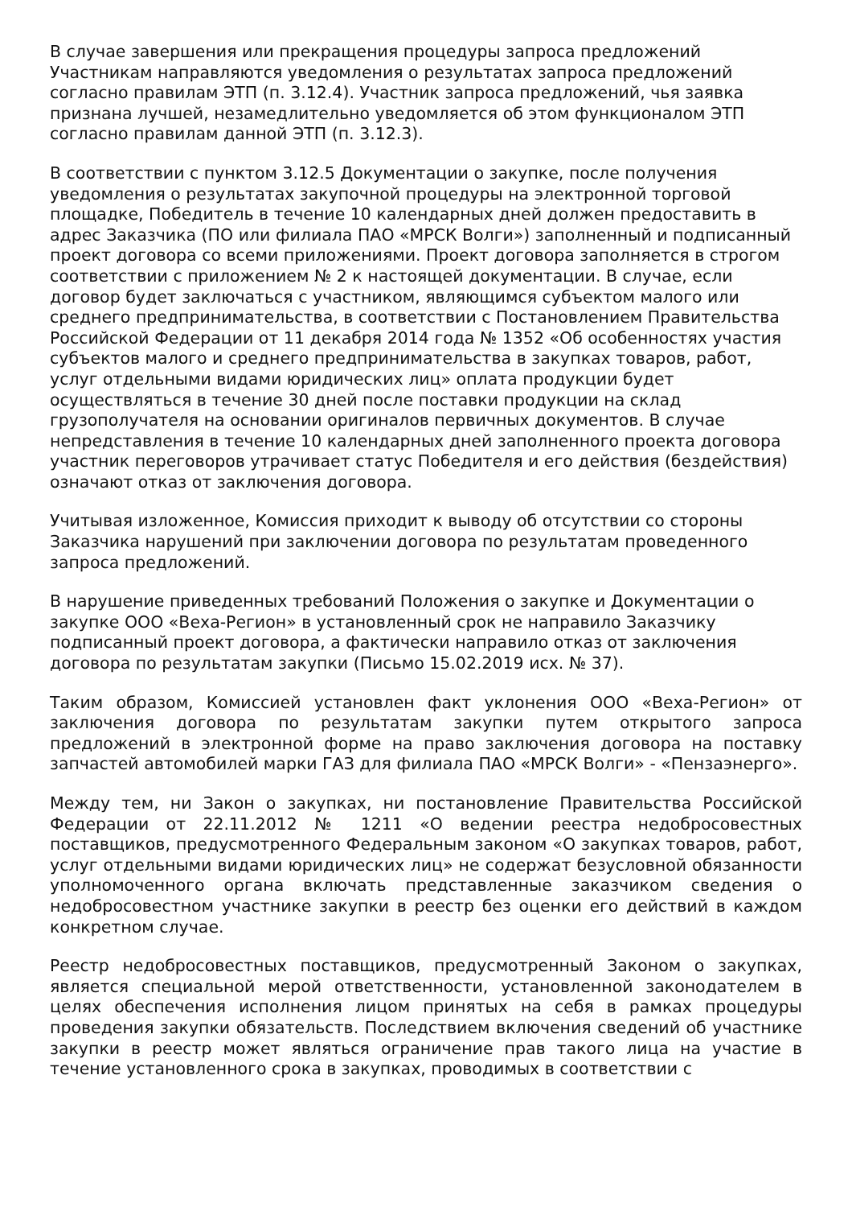В случае завершения или прекращения процедуры запроса предложений Участникам направляются уведомления о результатах запроса предложений согласно правилам ЭТП (п. 3.12.4). Участник запроса предложений, чья заявка признана лучшей, незамедлительно уведомляется об этом функционалом ЭТП согласно правилам данной ЭТП (п. 3.12.3).
В соответствии с пунктом 3.12.5 Документации о закупке, после получения уведомления о результатах закупочной процедуры на электронной торговой площадке, Победитель в течение 10 календарных дней должен предоставить в адрес Заказчика (ПО или филиала ПАО «МРСК Волги») заполненный и подписанный проект договора со всеми приложениями. Проект договора заполняется в строгом соответствии с приложением № 2 к настоящей документации. В случае, если договор будет заключаться с участником, являющимся субъектом малого или среднего предпринимательства, в соответствии с Постановлением Правительства Российской Федерации от 11 декабря 2014 года № 1352 «Об особенностях участия субъектов малого и среднего предпринимательства в закупках товаров, работ, услуг отдельными видами юридических лиц» оплата продукции будет осуществляться в течение 30 дней после поставки продукции на склад грузополучателя на основании оригиналов первичных документов. В случае непредставления в течение 10 календарных дней заполненного проекта договора участник переговоров утрачивает статус Победителя и его действия (бездействия) означают отказ от заключения договора.
Учитывая изложенное, Комиссия приходит к выводу об отсутствии со стороны Заказчика нарушений при заключении договора по результатам проведенного запроса предложений.
В нарушение приведенных требований Положения о закупке и Документации о закупке ООО «Веха-Регион» в установленный срок не направило Заказчику подписанный проект договора, а фактически направило отказ от заключения договора по результатам закупки (Письмо 15.02.2019 исх. № 37).
Таким образом, Комиссией установлен факт уклонения ООО «Веха-Регион» от заключения договора по результатам закупки путем открытого запроса предложений в электронной форме на право заключения договора на поставку запчастей автомобилей марки ГАЗ для филиала ПАО «МРСК Волги» - «Пензаэнерго».
Между тем, ни Закон о закупках, ни постановление Правительства Российской Федерации от 22.11.2012 № 1211 «О ведении реестра недобросовестных поставщиков, предусмотренного Федеральным законом «О закупках товаров, работ, услуг отдельными видами юридических лиц» не содержат безусловной обязанности уполномоченного органа включать представленные заказчиком сведения о недобросовестном участнике закупки в реестр без оценки его действий в каждом конкретном случае.
Реестр недобросовестных поставщиков, предусмотренный Законом о закупках, является специальной мерой ответственности, установленной законодателем в целях обеспечения исполнения лицом принятых на себя в рамках процедуры проведения закупки обязательств. Последствием включения сведений об участнике закупки в реестр может являться ограничение прав такого лица на участие в течение установленного срока в закупках, проводимых в соответствии с